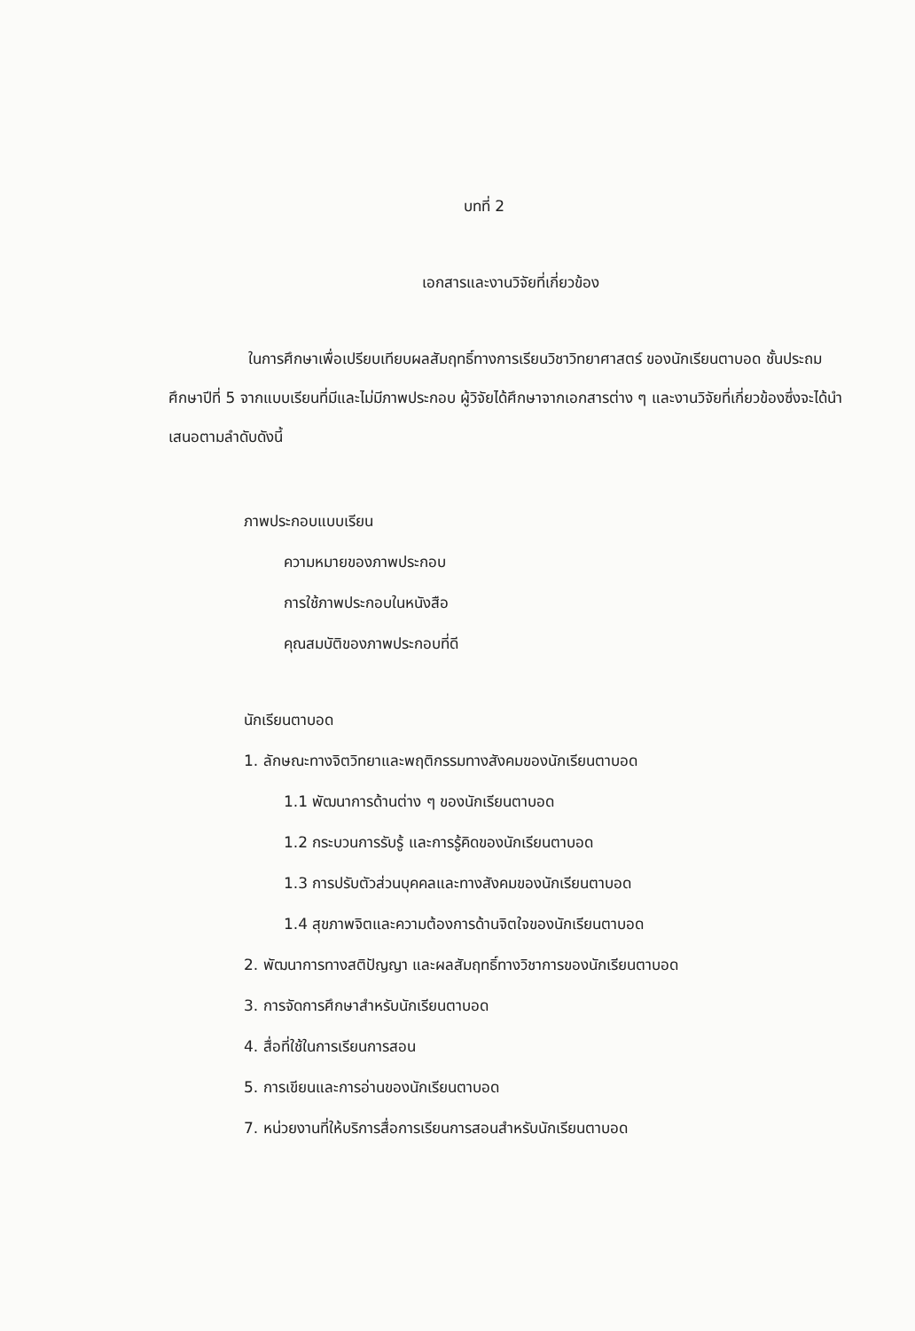บทที่ 2
เอกสารและงานวิจัยที่เกี่ยวข้อง
ในการศึกษาเพื่อเปรียบเทียบผลสัมฤทธิ์ทางการเรียนวิชาวิทยาศาสตร์ ของนักเรียนตาบอด ชั้นประถมศึกษาปีที่ 5 จากแบบเรียนที่มีและไม่มีภาพประกอบ ผู้วิจัยได้ศึกษาจากเอกสารต่าง ๆ และงานวิจัยที่เกี่ยวข้องซึ่งจะได้นำเสนอตามลำดับดังนี้
ภาพประกอบแบบเรียน
ความหมายของภาพประกอบ
การใช้ภาพประกอบในหนังสือ
คุณสมบัติของภาพประกอบที่ดี
นักเรียนตาบอด
1. ลักษณะทางจิตวิทยาและพฤติกรรมทางสังคมของนักเรียนตาบอด
1.1 พัฒนาการด้านต่าง ๆ ของนักเรียนตาบอด
1.2 กระบวนการรับรู้ และการรู้คิดของนักเรียนตาบอด
1.3 การปรับตัวส่วนบุคคลและทางสังคมของนักเรียนตาบอด
1.4 สุขภาพจิตและความต้องการด้านจิตใจของนักเรียนตาบอด
2. พัฒนาการทางสติปัญญา และผลสัมฤทธิ์ทางวิชาการของนักเรียนตาบอด
3. การจัดการศึกษาสำหรับนักเรียนตาบอด
4. สื่อที่ใช้ในการเรียนการสอน
5. การเขียนและการอ่านของนักเรียนตาบอด
7. หน่วยงานที่ให้บริการสื่อการเรียนการสอนสำหรับนักเรียนตาบอด